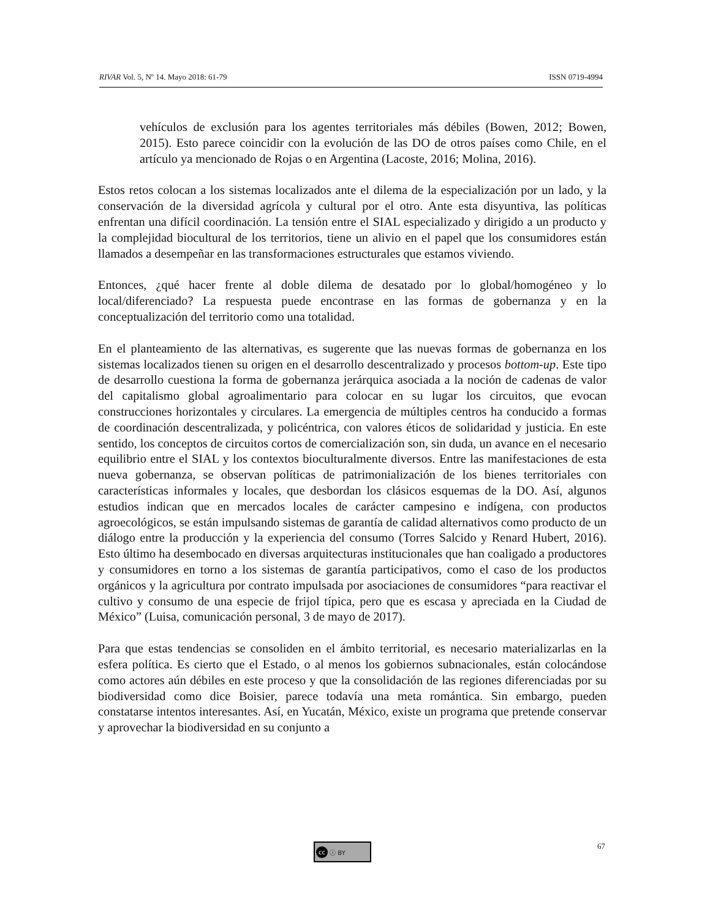RIVAR Vol. 5, Nº 14. Mayo 2018: 61-79
ISSN 0719-4994
vehículos de exclusión para los agentes territoriales más débiles (Bowen, 2012; Bowen, 2015). Esto parece coincidir con la evolución de las DO de otros países como Chile, en el artículo ya mencionado de Rojas o en Argentina (Lacoste, 2016; Molina, 2016).
Estos retos colocan a los sistemas localizados ante el dilema de la especialización por un lado, y la conservación de la diversidad agrícola y cultural por el otro. Ante esta disyuntiva, las políticas enfrentan una difícil coordinación. La tensión entre el SIAL especializado y dirigido a un producto y la complejidad biocultural de los territorios, tiene un alivio en el papel que los consumidores están llamados a desempeñar en las transformaciones estructurales que estamos viviendo.
Entonces, ¿qué hacer frente al doble dilema de desatado por lo global/homogéneo y lo local/diferenciado? La respuesta puede encontrase en las formas de gobernanza y en la conceptualización del territorio como una totalidad.
En el planteamiento de las alternativas, es sugerente que las nuevas formas de gobernanza en los sistemas localizados tienen su origen en el desarrollo descentralizado y procesos bottom-up. Este tipo de desarrollo cuestiona la forma de gobernanza jerárquica asociada a la noción de cadenas de valor del capitalismo global agroalimentario para colocar en su lugar los circuitos, que evocan construcciones horizontales y circulares. La emergencia de múltiples centros ha conducido a formas de coordinación descentralizada, y policéntrica, con valores éticos de solidaridad y justicia. En este sentido, los conceptos de circuitos cortos de comercialización son, sin duda, un avance en el necesario equilibrio entre el SIAL y los contextos bioculturalmente diversos. Entre las manifestaciones de esta nueva gobernanza, se observan políticas de patrimonialización de los bienes territoriales con características informales y locales, que desbordan los clásicos esquemas de la DO. Así, algunos estudios indican que en mercados locales de carácter campesino e indígena, con productos agroecológicos, se están impulsando sistemas de garantía de calidad alternativos como producto de un diálogo entre la producción y la experiencia del consumo (Torres Salcido y Renard Hubert, 2016). Esto último ha desembocado en diversas arquitecturas institucionales que han coaligado a productores y consumidores en torno a los sistemas de garantía participativos, como el caso de los productos orgánicos y la agricultura por contrato impulsada por asociaciones de consumidores “para reactivar el cultivo y consumo de una especie de frijol típica, pero que es escasa y apreciada en la Ciudad de México” (Luisa, comunicación personal, 3 de mayo de 2017).
Para que estas tendencias se consoliden en el ámbito territorial, es necesario materializarlas en la esfera política. Es cierto que el Estado, o al menos los gobiernos subnacionales, están colocándose como actores aún débiles en este proceso y que la consolidación de las regiones diferenciadas por su biodiversidad como dice Boisier, parece todavía una meta romántica. Sin embargo, pueden constatarse intentos interesantes. Así, en Yucatán, México, existe un programa que pretende conservar y aprovechar la biodiversidad en su conjunto a
cc ⓘ BY 67